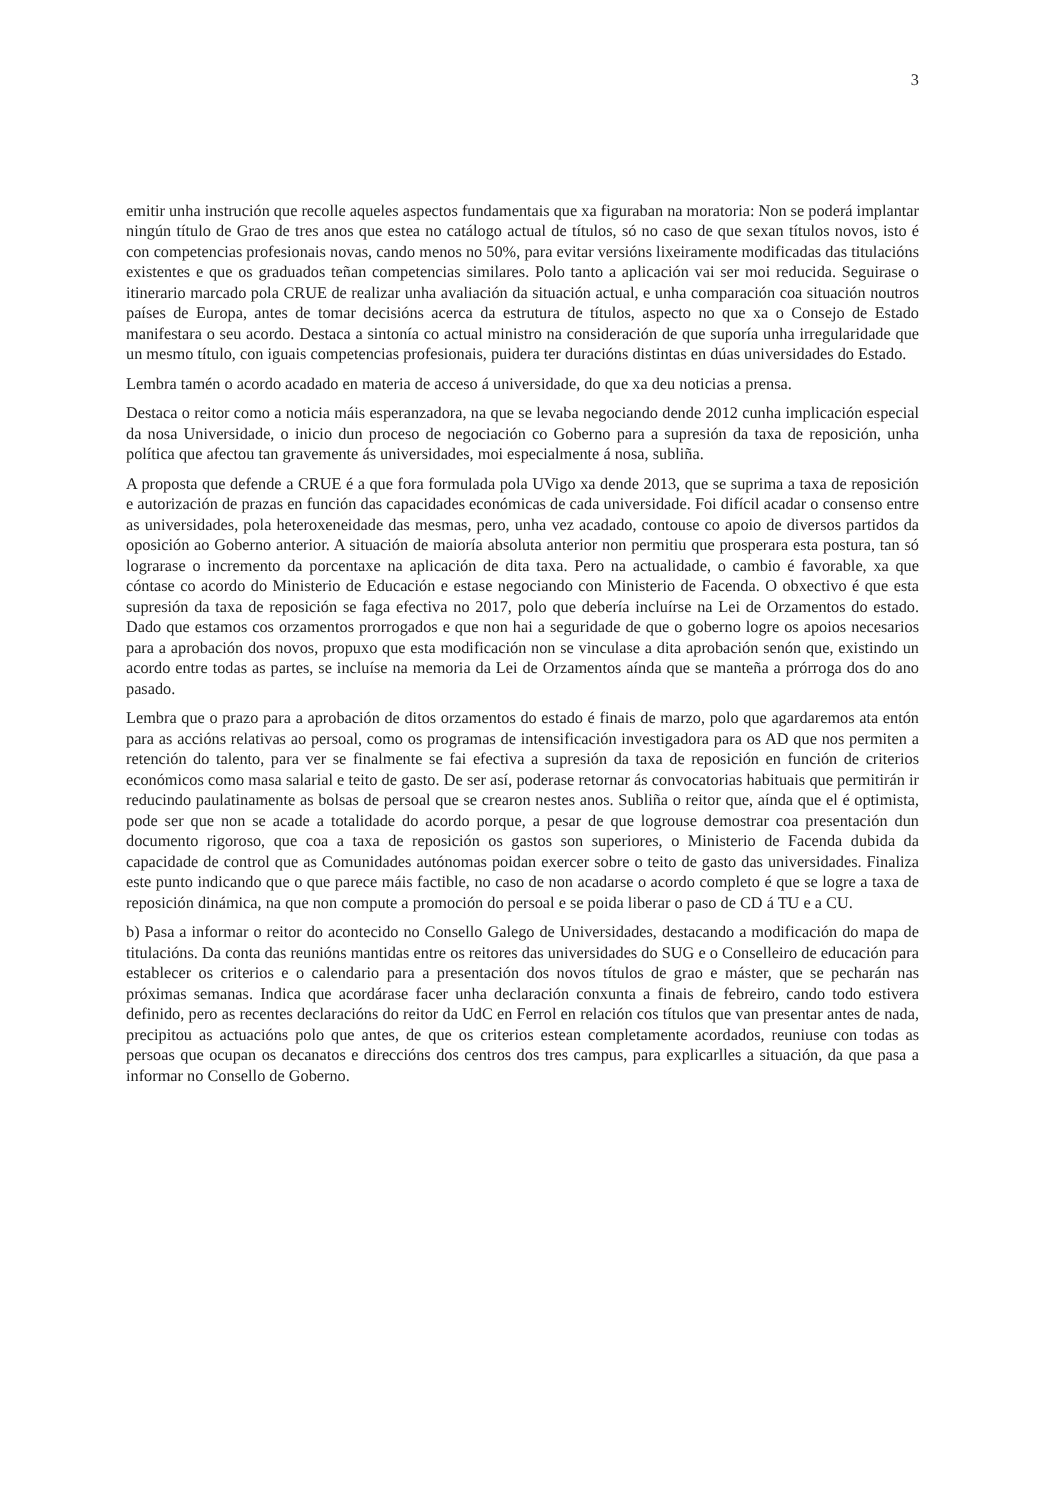3
emitir unha instrución que recolle aqueles aspectos fundamentais que xa figuraban na moratoria: Non se poderá implantar ningún título de Grao de tres anos que estea no catálogo actual de títulos, só no caso de que sexan títulos novos, isto é con competencias profesionais novas, cando menos no 50%, para evitar versións lixeiramente modificadas das titulacións existentes e que os graduados teñan competencias similares. Polo tanto a aplicación vai ser moi reducida. Seguirase o itinerario marcado pola CRUE de realizar unha avaliación da situación actual, e unha comparación coa situación noutros países de Europa, antes de tomar decisións acerca da estrutura de títulos, aspecto no que xa o Consejo de Estado manifestara o seu acordo. Destaca a sintonía co actual ministro na consideración de que suporía unha irregularidade que un mesmo título, con iguais competencias profesionais, puidera ter duracións distintas en dúas universidades do Estado.
Lembra tamén o acordo acadado en materia de acceso á universidade, do que xa deu noticias a prensa.
Destaca o reitor como a noticia máis esperanzadora, na que se levaba negociando dende 2012 cunha implicación especial da nosa Universidade, o inicio dun proceso de negociación co Goberno para a supresión da taxa de reposición, unha política que afectou tan gravemente ás universidades, moi especialmente á nosa, subliña.
A proposta que defende a CRUE é a que fora formulada pola UVigo xa dende 2013, que se suprima a taxa de reposición e autorización de prazas en función das capacidades económicas de cada universidade. Foi difícil acadar o consenso entre as universidades, pola heteroxeneidade das mesmas, pero, unha vez acadado, contouse co apoio de diversos partidos da oposición ao Goberno anterior. A situación de maioría absoluta anterior non permitiu que prosperara esta postura, tan só lograrase o incremento da porcentaxe na aplicación de dita taxa. Pero na actualidade, o cambio é favorable, xa que cóntase co acordo do Ministerio de Educación e estase negociando con Ministerio de Facenda. O obxectivo é que esta supresión da taxa de reposición se faga efectiva no 2017, polo que debería incluírse na Lei de Orzamentos do estado. Dado que estamos cos orzamentos prorrogados e que non hai a seguridade de que o goberno logre os apoios necesarios para a aprobación dos novos, propuxo que esta modificación non se vinculase a dita aprobación senón que, existindo un acordo entre todas as partes, se incluíse na memoria da Lei de Orzamentos aínda que se manteña a prórroga dos do ano pasado.
Lembra que o prazo para a aprobación de ditos orzamentos do estado é finais de marzo, polo que agardaremos ata entón para as accións relativas ao persoal, como os programas de intensificación investigadora para os AD que nos permiten a retención do talento, para ver se finalmente se fai efectiva a supresión da taxa de reposición en función de criterios económicos como masa salarial e teito de gasto. De ser así, poderase retornar ás convocatorias habituais que permitirán ir reducindo paulatinamente as bolsas de persoal que se crearon nestes anos. Subliña o reitor que, aínda que el é optimista, pode ser que non se acade a totalidade do acordo porque, a pesar de que logrouse demostrar coa presentación dun documento rigoroso, que coa a taxa de reposición os gastos son superiores, o Ministerio de Facenda dubida da capacidade de control que as Comunidades autónomas poidan exercer sobre o teito de gasto das universidades. Finaliza este punto indicando que o que parece máis factible, no caso de non acadarse o acordo completo é que se logre a taxa de reposición dinámica, na que non compute a promoción do persoal e se poida liberar o paso de CD á TU e a CU.
b) Pasa a informar o reitor do acontecido no Consello Galego de Universidades, destacando a modificación do mapa de titulacións. Da conta das reunións mantidas entre os reitores das universidades do SUG e o Conselleiro de educación para establecer os criterios e o calendario para a presentación dos novos títulos de grao e máster, que se pecharán nas próximas semanas. Indica que acordárase facer unha declaración conxunta a finais de febreiro, cando todo estivera definido, pero as recentes declaracións do reitor da UdC en Ferrol en relación cos títulos que van presentar antes de nada, precipitou as actuacións polo que antes, de que os criterios estean completamente acordados, reuniuse con todas as persoas que ocupan os decanatos e direccións dos centros dos tres campus, para explicarlles a situación, da que pasa a informar no Consello de Goberno.